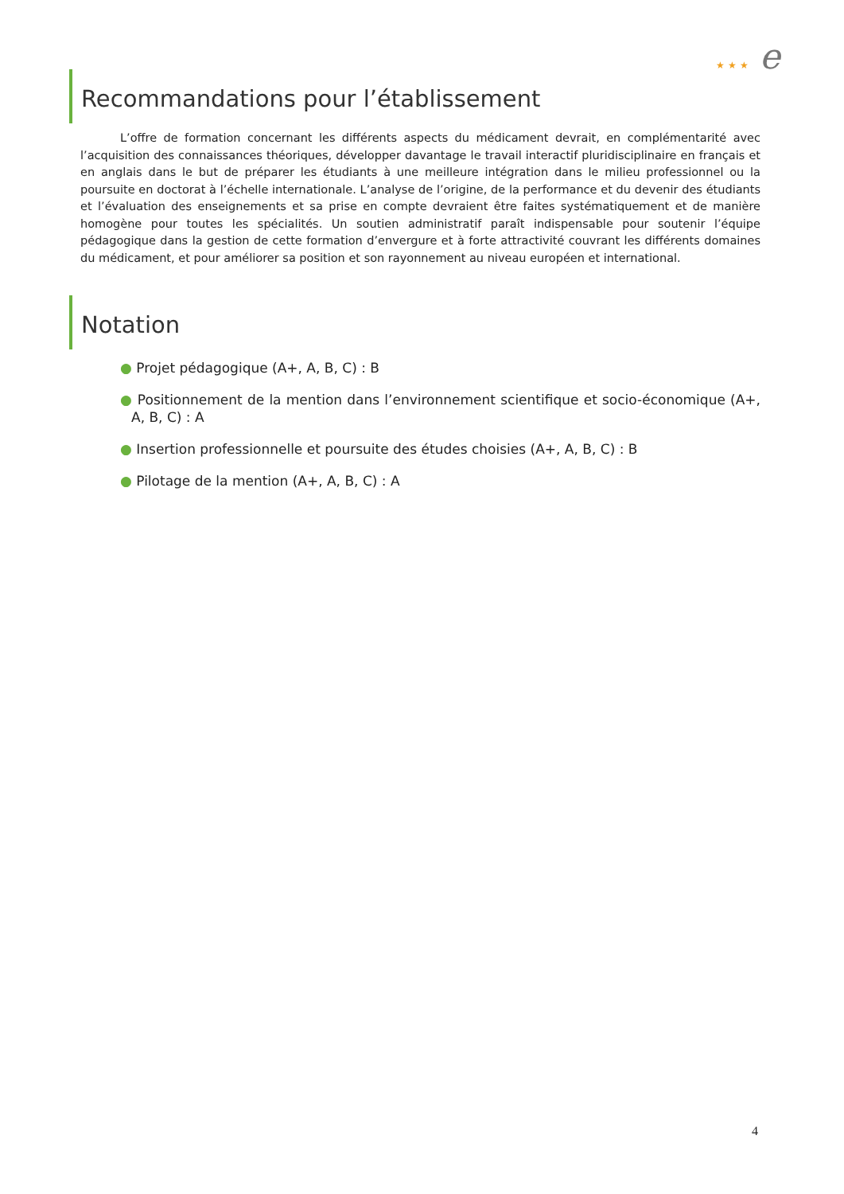★ ★ ★ e
Recommandations pour l’établissement
L’offre de formation concernant les différents aspects du médicament devrait, en complémentarité avec l’acquisition des connaissances théoriques, développer davantage le travail interactif pluridisciplinaire en français et en anglais dans le but de préparer les étudiants à une meilleure intégration dans le milieu professionnel ou la poursuite en doctorat à l’échelle internationale. L’analyse de l’origine, de la performance et du devenir des étudiants et l’évaluation des enseignements et sa prise en compte devraient être faites systématiquement et de manière homogène pour toutes les spécialités. Un soutien administratif paraît indispensable pour soutenir l’équipe pédagogique dans la gestion de cette formation d’envergure et à forte attractivité couvrant les différents domaines du médicament, et pour améliorer sa position et son rayonnement au niveau européen et international.
Notation
● Projet pédagogique (A+, A, B, C) : B
● Positionnement de la mention dans l’environnement scientifique et socio-économique (A+, A, B, C) : A
● Insertion professionnelle et poursuite des études choisies (A+, A, B, C) : B
● Pilotage de la mention (A+, A, B, C) : A
4